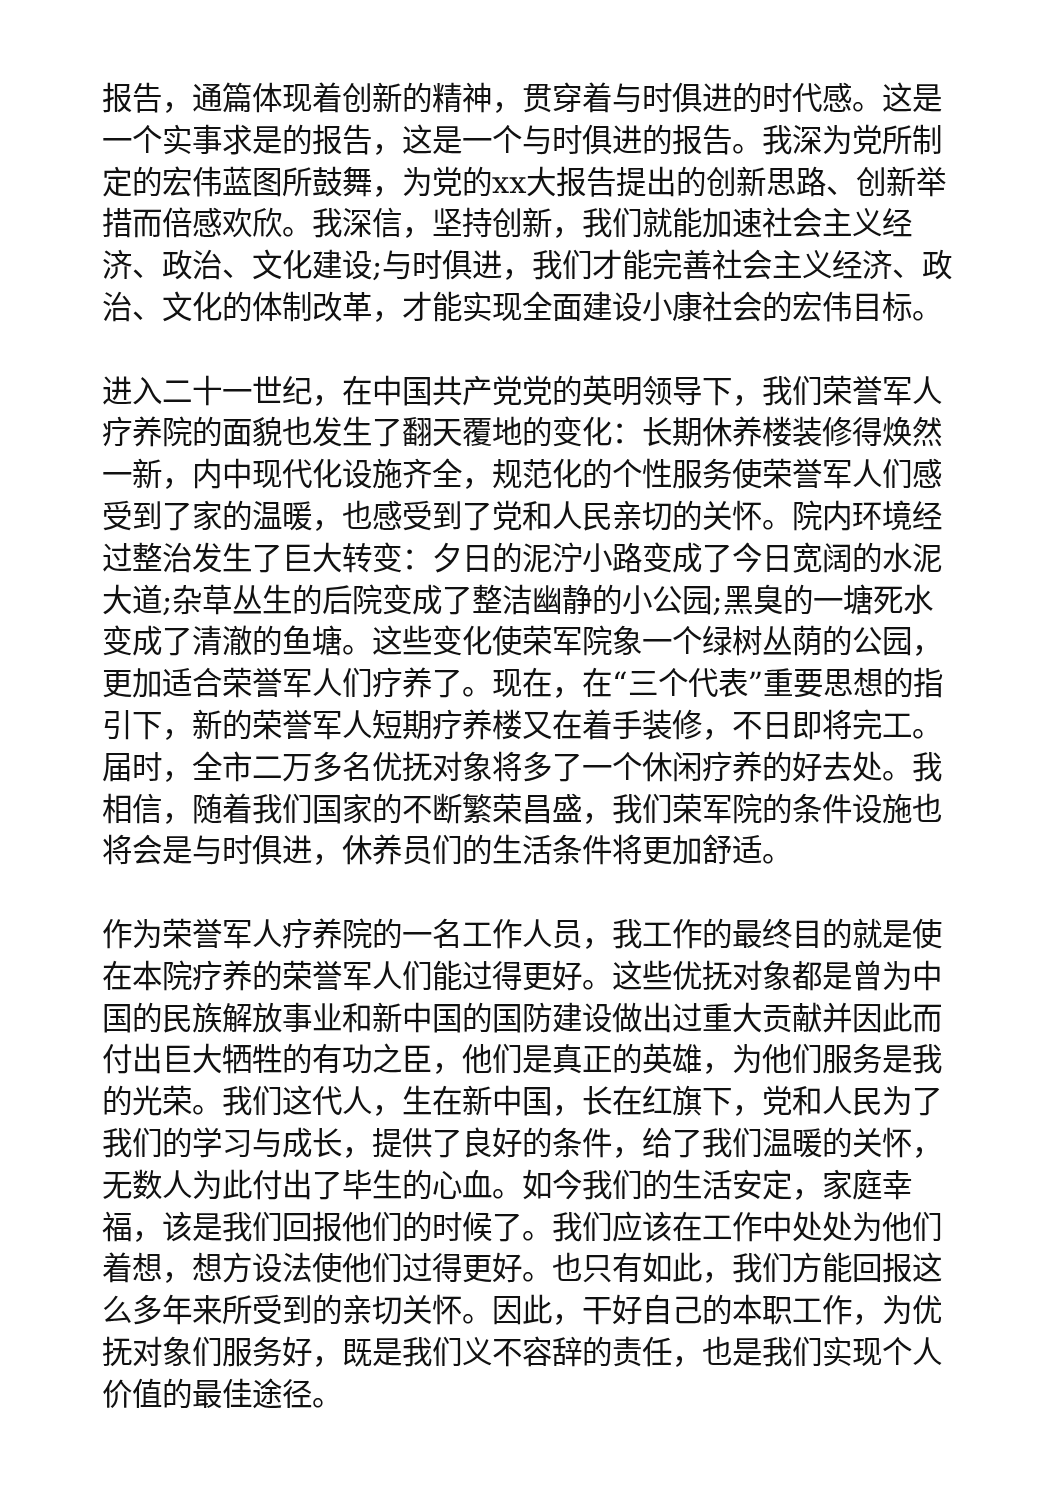报告，通篇体现着创新的精神，贯穿着与时俱进的时代感。这是一个实事求是的报告，这是一个与时俱进的报告。我深为党所制定的宏伟蓝图所鼓舞，为党的xx大报告提出的创新思路、创新举措而倍感欢欣。我深信，坚持创新，我们就能加速社会主义经济、政治、文化建设;与时俱进，我们才能完善社会主义经济、政治、文化的体制改革，才能实现全面建设小康社会的宏伟目标。
进入二十一世纪，在中国共产党党的英明领导下，我们荣誉军人疗养院的面貌也发生了翻天覆地的变化：长期休养楼装修得焕然一新，内中现代化设施齐全，规范化的个性服务使荣誉军人们感受到了家的温暖，也感受到了党和人民亲切的关怀。院内环境经过整治发生了巨大转变：夕日的泥泞小路变成了今日宽阔的水泥大道;杂草丛生的后院变成了整洁幽静的小公园;黑臭的一塘死水变成了清澈的鱼塘。这些变化使荣军院象一个绿树丛荫的公园，更加适合荣誉军人们疗养了。现在，在“三个代表”重要思想的指引下，新的荣誉军人短期疗养楼又在着手装修，不日即将完工。届时，全市二万多名优抚对象将多了一个休闲疗养的好去处。我相信，随着我们国家的不断繁荣昌盛，我们荣军院的条件设施也将会是与时俱进，休养员们的生活条件将更加舒适。
作为荣誉军人疗养院的一名工作人员，我工作的最终目的就是使在本院疗养的荣誉军人们能过得更好。这些优抚对象都是曾为中国的民族解放事业和新中国的国防建设做出过重大贡献并因此而付出巨大牺牲的有功之臣，他们是真正的英雄，为他们服务是我的光荣。我们这代人，生在新中国，长在红旗下，党和人民为了我们的学习与成长，提供了良好的条件，给了我们温暖的关怀，无数人为此付出了毕生的心血。如今我们的生活安定，家庭幸福，该是我们回报他们的时候了。我们应该在工作中处处为他们着想，想方设法使他们过得更好。也只有如此，我们方能回报这么多年来所受到的亲切关怀。因此，干好自己的本职工作，为优抚对象们服务好，既是我们义不容辞的责任，也是我们实现个人价值的最佳途径。